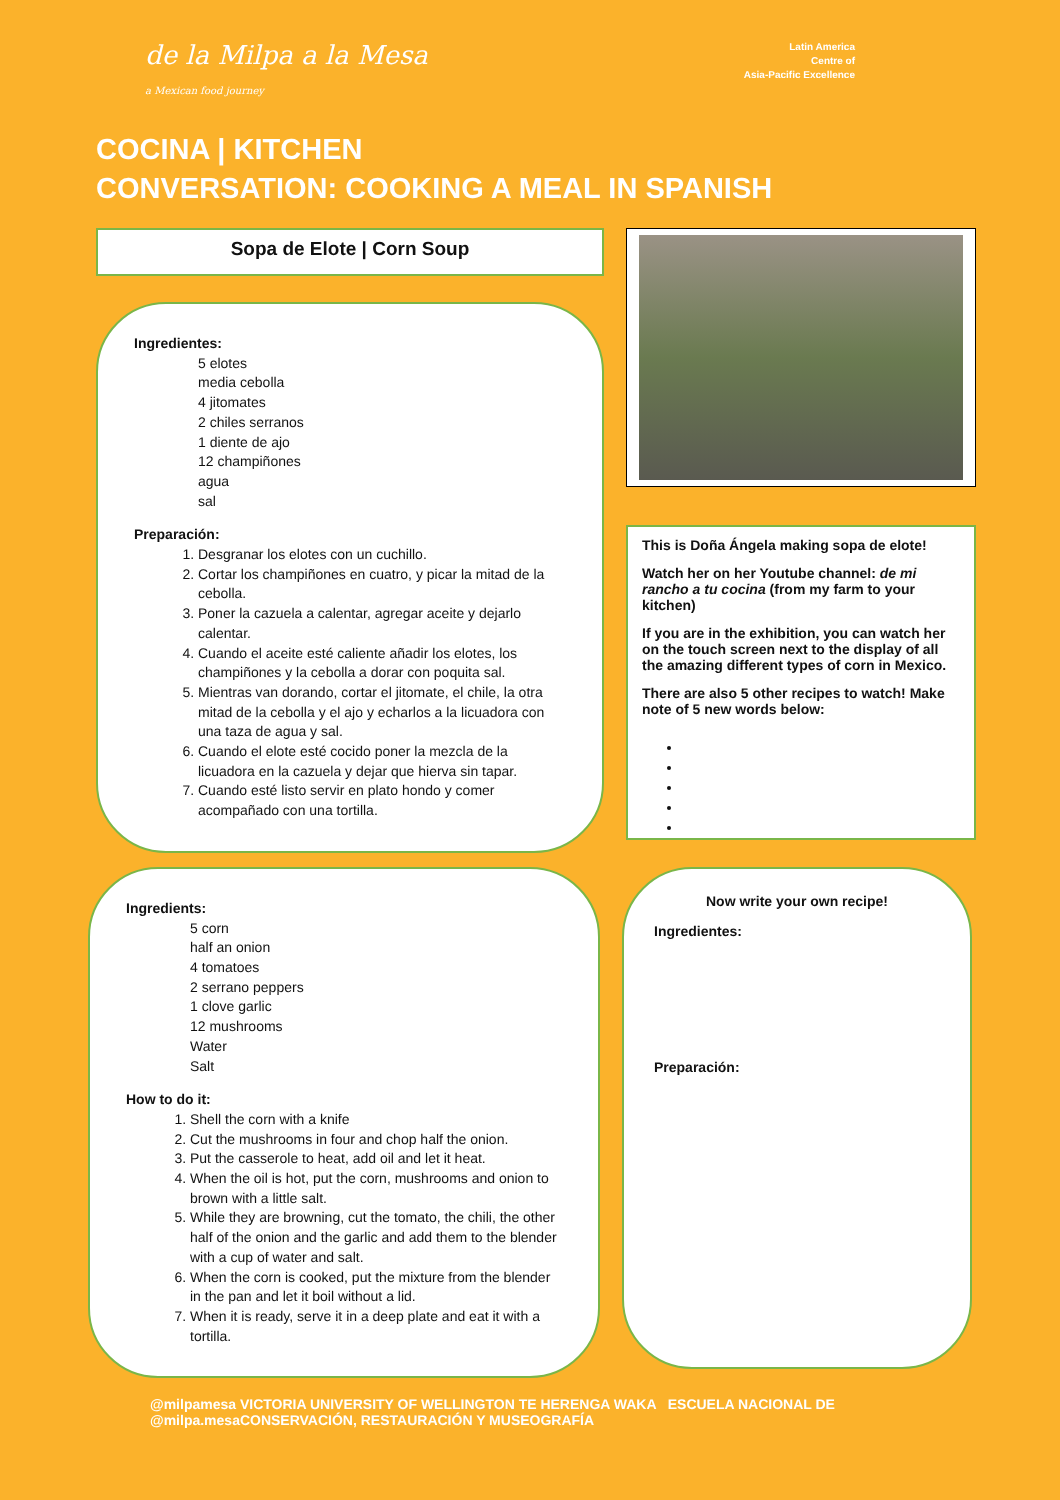de la Milpa a la Mesa
a Mexican food journey
Latin America
Centre of
Asia-Pacific Excellence
COCINA | KITCHEN
CONVERSATION: COOKING A MEAL IN SPANISH
Sopa de Elote | Corn Soup
Ingredientes:
5 elotes
media cebolla
4 jitomates
2 chiles serranos
1 diente de ajo
12 champiñones
agua
sal
Preparación:
1. Desgranar los elotes con un cuchillo.
2. Cortar los champiñones en cuatro, y picar la mitad de la cebolla.
3. Poner la cazuela a calentar, agregar aceite y dejarlo calentar.
4. Cuando el aceite esté caliente añadir los elotes, los champiñones y la cebolla a dorar con poquita sal.
5. Mientras van dorando, cortar el jitomate, el chile, la otra mitad de la cebolla y el ajo y echarlos a la licuadora con una taza de agua y sal.
6. Cuando el elote esté cocido poner la mezcla de la licuadora en la cazuela y dejar que hierva sin tapar.
7. Cuando esté listo servir en plato hondo y comer acompañado con una tortilla.
This is Doña Ángela making sopa de elote!
Watch her on her Youtube channel: de mi rancho a tu cocina (from my farm to your kitchen)
If you are in the exhibition, you can watch her on the touch screen next to the display of all the amazing different types of corn in Mexico.
There are also 5 other recipes to watch! Make note of 5 new words below:
Ingredients:
5 corn
half an onion
4 tomatoes
2 serrano peppers
1 clove garlic
12 mushrooms
Water
Salt
How to do it:
1. Shell the corn with a knife
2. Cut the mushrooms in four and chop half the onion.
3. Put the casserole to heat, add oil and let it heat.
4. When the oil is hot, put the corn, mushrooms and onion to brown with a little salt.
5. While they are browning, cut the tomato, the chili, the other half of the onion and the garlic and add them to the blender with a cup of water and salt.
6. When the corn is cooked, put the mixture from the blender in the pan and let it boil without a lid.
7. When it is ready, serve it in a deep plate and eat it with a tortilla.
Now write your own recipe!
Ingredientes:
Preparación:
@milpamesa
@milpa.mesa
VICTORIA UNIVERSITY OF WELLINGTON TE HERENGA WAKA ESCUELA NACIONAL DE CONSERVACIÓN, RESTAURACIÓN Y MUSEOGRAFÍA